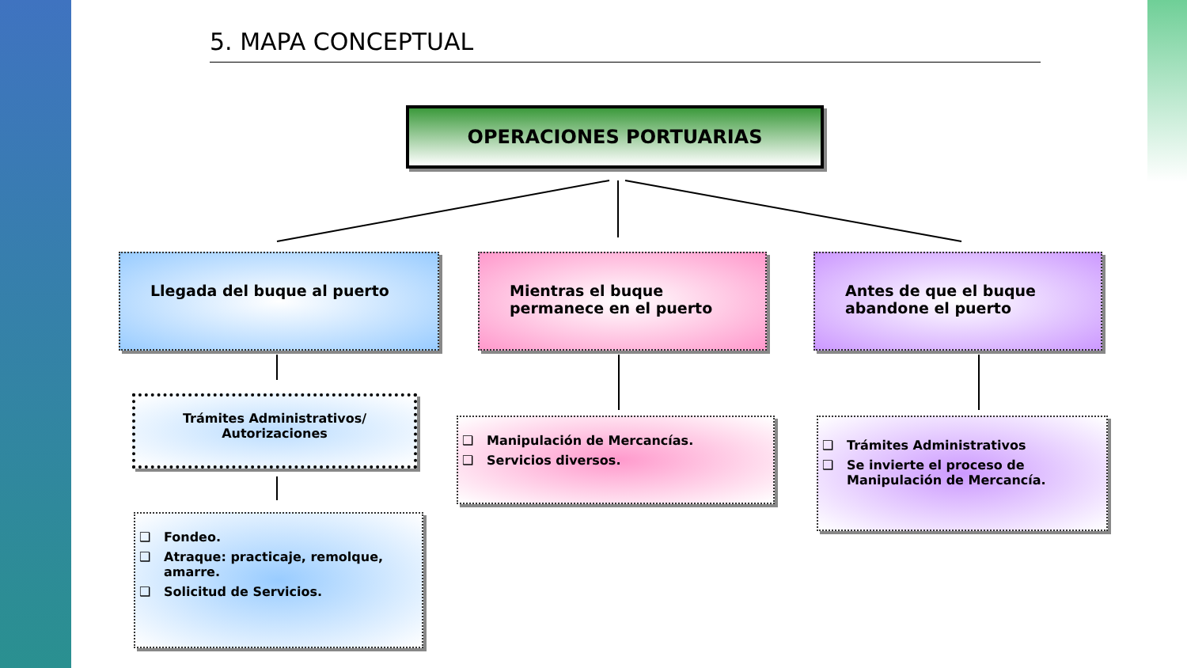5. MAPA CONCEPTUAL
OPERACIONES PORTUARIAS
Llegada del buque al puerto
Mientras el buque permanece en el puerto
Antes de que el buque abandone el puerto
Trámites Administrativos/ Autorizaciones
Fondeo.
Atraque: practicaje, remolque, amarre.
Solicitud de Servicios.
Manipulación de Mercancías.
Servicios diversos.
Trámites Administrativos
Se invierte el proceso de Manipulación de Mercancía.